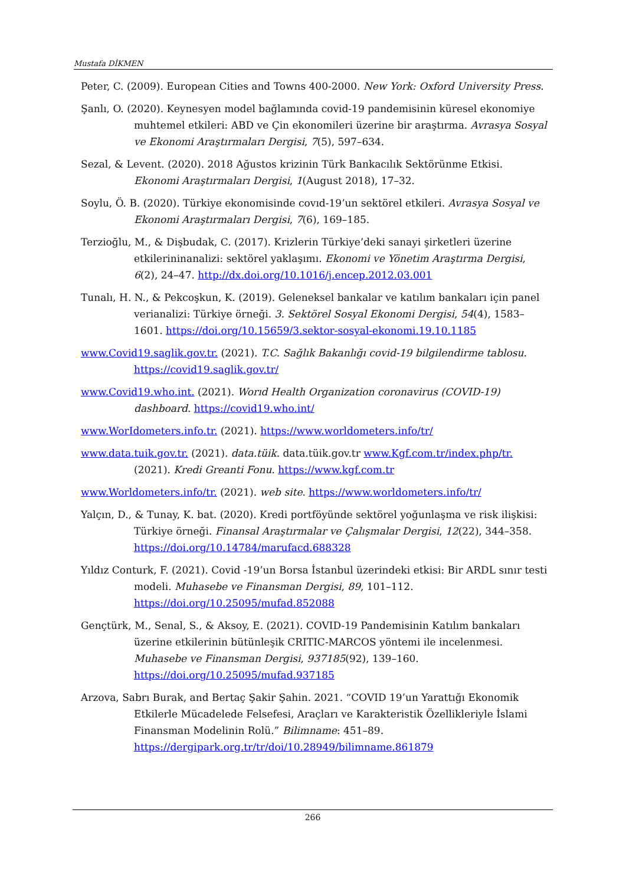Mustafa DİKMEN
Peter, C. (2009). European Cities and Towns 400-2000. New York: Oxford University Press.
Şanlı, O. (2020). Keynesyen model bağlamında covid-19 pandemisinin küresel ekonomiye muhtemel etkileri: ABD ve Çin ekonomileri üzerine bir araştırma. Avrasya Sosyal ve Ekonomi Araştırmaları Dergisi, 7(5), 597–634.
Sezal, & Levent. (2020). 2018 Ağustos krizinin Türk Bankacılık Sektörünme Etkisi. Ekonomi Araştırmaları Dergisi, 1(August 2018), 17–32.
Soylu, Ö. B. (2020). Türkiye ekonomisinde covıd-19’un sektörel etkileri. Avrasya Sosyal ve Ekonomi Araştırmaları Dergisi, 7(6), 169–185.
Terzioğlu, M., & Dişbudak, C. (2017). Krizlerin Türkiye’deki sanayi şirketleri üzerine etkilerininanalizi: sektörel yaklaşımı. Ekonomi ve Yönetim Araştırma Dergisi, 6(2), 24–47. http://dx.doi.org/10.1016/j.encep.2012.03.001
Tunalı, H. N., & Pekcoşkun, K. (2019). Geleneksel bankalar ve katılım bankaları için panel verianalizi: Türkiye örneği. 3. Sektörel Sosyal Ekonomi Dergisi, 54(4), 1583–1601. https://doi.org/10.15659/3.sektor-sosyal-ekonomi.19.10.1185
www.Covid19.saglik.gov.tr. (2021). T.C. Sağlık Bakanlığı covid-19 bilgilendirme tablosu. https://covid19.saglik.gov.tr/
www.Covid19.who.int. (2021). Worıd Health Organization coronavirus (COVID-19) dashboard. https://covid19.who.int/
www.WorIdometers.info.tr. (2021). https://www.worldometers.info/tr/
www.data.tuik.gov.tr. (2021). data.tüik. data.tüik.gov.tr www.Kgf.com.tr/index.php/tr. (2021). Kredi Greanti Fonu. https://www.kgf.com.tr
www.Worldometers.info/tr. (2021). web site. https://www.worldometers.info/tr/
Yalçın, D., & Tunay, K. bat. (2020). Kredi portföyünde sektörel yoğunlaşma ve risk ilişkisi: Türkiye örneği. Finansal Araştırmalar ve Çalışmalar Dergisi, 12(22), 344–358. https://doi.org/10.14784/marufacd.688328
Yıldız Conturk, F. (2021). Covid -19’un Borsa İstanbul üzerindeki etkisi: Bir ARDL sınır testi modeli. Muhasebe ve Finansman Dergisi, 89, 101–112. https://doi.org/10.25095/mufad.852088
Gençtürk, M., Senal, S., & Aksoy, E. (2021). COVID-19 Pandemisinin Katılım bankaları üzerine etkilerinin bütünleşik CRITIC-MARCOS yöntemi ile incelenmesi. Muhasebe ve Finansman Dergisi, 937185(92), 139–160. https://doi.org/10.25095/mufad.937185
Arzova, Sabrı Burak, and Bertaç Şakir Şahin. 2021. “COVID 19’un Yarattığı Ekonomik Etkilerle Mücadelede Felsefesi, Araçları ve Karakteristik Özellikleriyle İslami Finansman Modelinin Rolü.” Bilimname: 451–89. https://dergipark.org.tr/tr/doi/10.28949/bilimname.861879
266